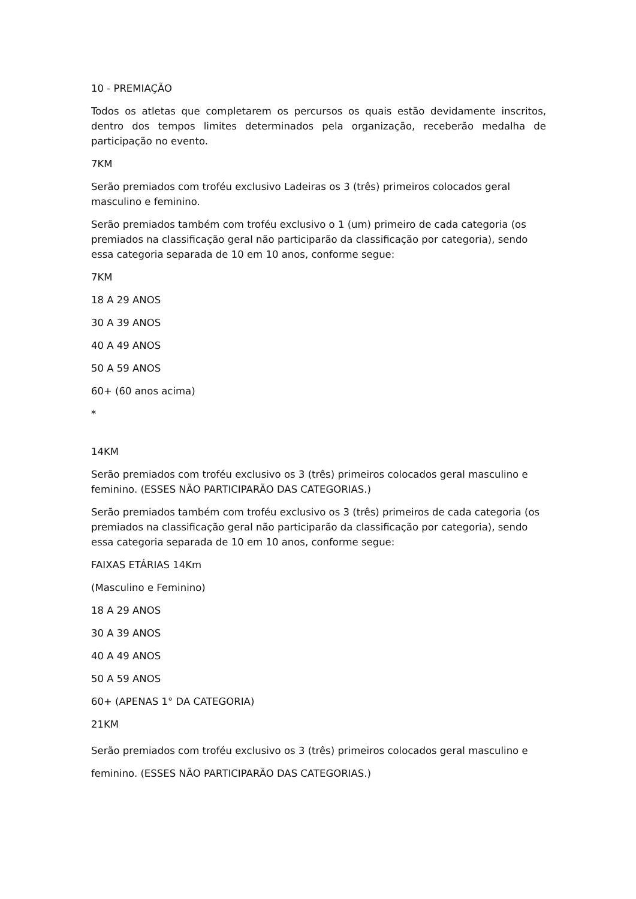10 - PREMIAÇÃO
Todos os atletas que completarem os percursos os quais estão devidamente inscritos, dentro dos tempos limites determinados pela organização, receberão medalha de participação no evento.
7KM
Serão premiados com troféu exclusivo Ladeiras os 3 (três) primeiros colocados geral masculino e feminino.
Serão premiados também com troféu exclusivo o 1 (um) primeiro de cada categoria (os premiados na classificação geral não participarão da classificação por categoria), sendo essa categoria separada de 10 em 10 anos, conforme segue:
7KM
18 A 29 ANOS
30 A 39 ANOS
40 A 49 ANOS
50 A 59 ANOS
60+ (60 anos acima)
*
14KM
Serão premiados com troféu exclusivo os 3 (três) primeiros colocados geral masculino e feminino. (ESSES NÃO PARTICIPARÃO DAS CATEGORIAS.)
Serão premiados também com troféu exclusivo os 3 (três) primeiros de cada categoria (os premiados na classificação geral não participarão da classificação por categoria), sendo essa categoria separada de 10 em 10 anos, conforme segue:
FAIXAS ETÁRIAS 14Km
(Masculino e Feminino)
18 A 29 ANOS
30 A 39 ANOS
40 A 49 ANOS
50 A 59 ANOS
60+ (APENAS 1° DA CATEGORIA)
21KM
Serão premiados com troféu exclusivo os 3 (três) primeiros colocados geral masculino e feminino. (ESSES NÃO PARTICIPARÃO DAS CATEGORIAS.)